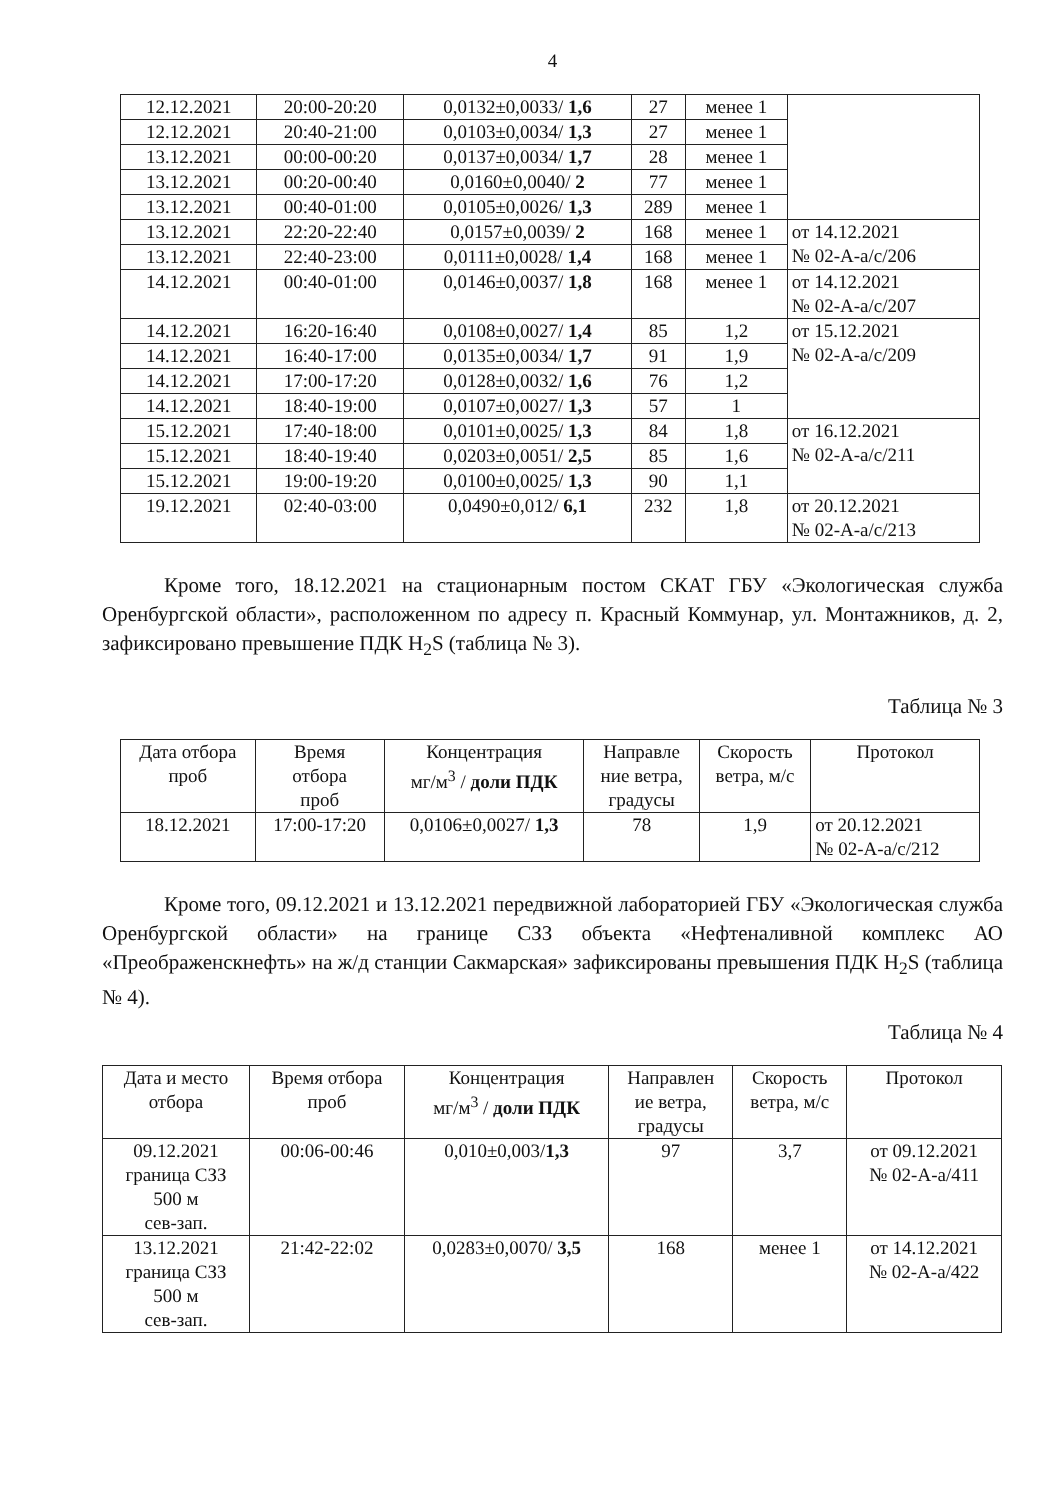4
| 12.12.2021 | 20:00-20:20 | 0,0132±0,0033/ 1,6 | 27 | менее 1 | |
| 12.12.2021 | 20:40-21:00 | 0,0103±0,0034/ 1,3 | 27 | менее 1 | |
| 13.12.2021 | 00:00-00:20 | 0,0137±0,0034/ 1,7 | 28 | менее 1 | |
| 13.12.2021 | 00:20-00:40 | 0,0160±0,0040/ 2 | 77 | менее 1 | |
| 13.12.2021 | 00:40-01:00 | 0,0105±0,0026/ 1,3 | 289 | менее 1 | |
| 13.12.2021 | 22:20-22:40 | 0,0157±0,0039/ 2 | 168 | менее 1 | от 14.12.2021 № 02-А-а/с/206 |
| 13.12.2021 | 22:40-23:00 | 0,0111±0,0028/ 1,4 | 168 | менее 1 | |
| 14.12.2021 | 00:40-01:00 | 0,0146±0,0037/ 1,8 | 168 | менее 1 | от 14.12.2021 № 02-А-а/с/207 |
| 14.12.2021 | 16:20-16:40 | 0,0108±0,0027/ 1,4 | 85 | 1,2 | от 15.12.2021 № 02-А-а/с/209 |
| 14.12.2021 | 16:40-17:00 | 0,0135±0,0034/ 1,7 | 91 | 1,9 | |
| 14.12.2021 | 17:00-17:20 | 0,0128±0,0032/ 1,6 | 76 | 1,2 | |
| 14.12.2021 | 18:40-19:00 | 0,0107±0,0027/ 1,3 | 57 | 1 | |
| 15.12.2021 | 17:40-18:00 | 0,0101±0,0025/ 1,3 | 84 | 1,8 | от 16.12.2021 № 02-А-а/с/211 |
| 15.12.2021 | 18:40-19:40 | 0,0203±0,0051/ 2,5 | 85 | 1,6 | |
| 15.12.2021 | 19:00-19:20 | 0,0100±0,0025/ 1,3 | 90 | 1,1 | |
| 19.12.2021 | 02:40-03:00 | 0,0490±0,012/ 6,1 | 232 | 1,8 | от 20.12.2021 № 02-А-а/с/213 |
Кроме того, 18.12.2021 на стационарным постом СКАТ ГБУ «Экологическая служба Оренбургской области», расположенном по адресу п. Красный Коммунар, ул. Монтажников, д. 2, зафиксировано превышение ПДК H<sub>2</sub>S (таблица № 3).
Таблица № 3
| Дата отбора проб | Время отбора проб | Концентрация мг/м<sup>3</sup> / доли ПДК | Направле ние ветра, градусы | Скорость ветра, м/с | Протокол |
| --- | --- | --- | --- | --- | --- |
| 18.12.2021 | 17:00-17:20 | 0,0106±0,0027/ 1,3 | 78 | 1,9 | от 20.12.2021 № 02-А-а/с/212 |
Кроме того, 09.12.2021 и 13.12.2021 передвижной лабораторией ГБУ «Экологическая служба Оренбургской области» на границе СЗЗ объекта «Нефтеналивной комплекс АО «Преображенскнефть» на ж/д станции Сакмарская» зафиксированы превышения ПДК H<sub>2</sub>S (таблица № 4).
Таблица № 4
| Дата и место отбора | Время отбора проб | Концентрация мг/м<sup>3</sup> / доли ПДК | Направлен ие ветра, градусы | Скорость ветра, м/с | Протокол |
| --- | --- | --- | --- | --- | --- |
| 09.12.2021 граница СЗЗ 500 м сев-зап. | 00:06-00:46 | 0,010±0,003/ 1,3 | 97 | 3,7 | от 09.12.2021 № 02-А-а/411 |
| 13.12.2021 граница СЗЗ 500 м сев-зап. | 21:42-22:02 | 0,0283±0,0070/ 3,5 | 168 | менее 1 | от 14.12.2021 № 02-А-а/422 |